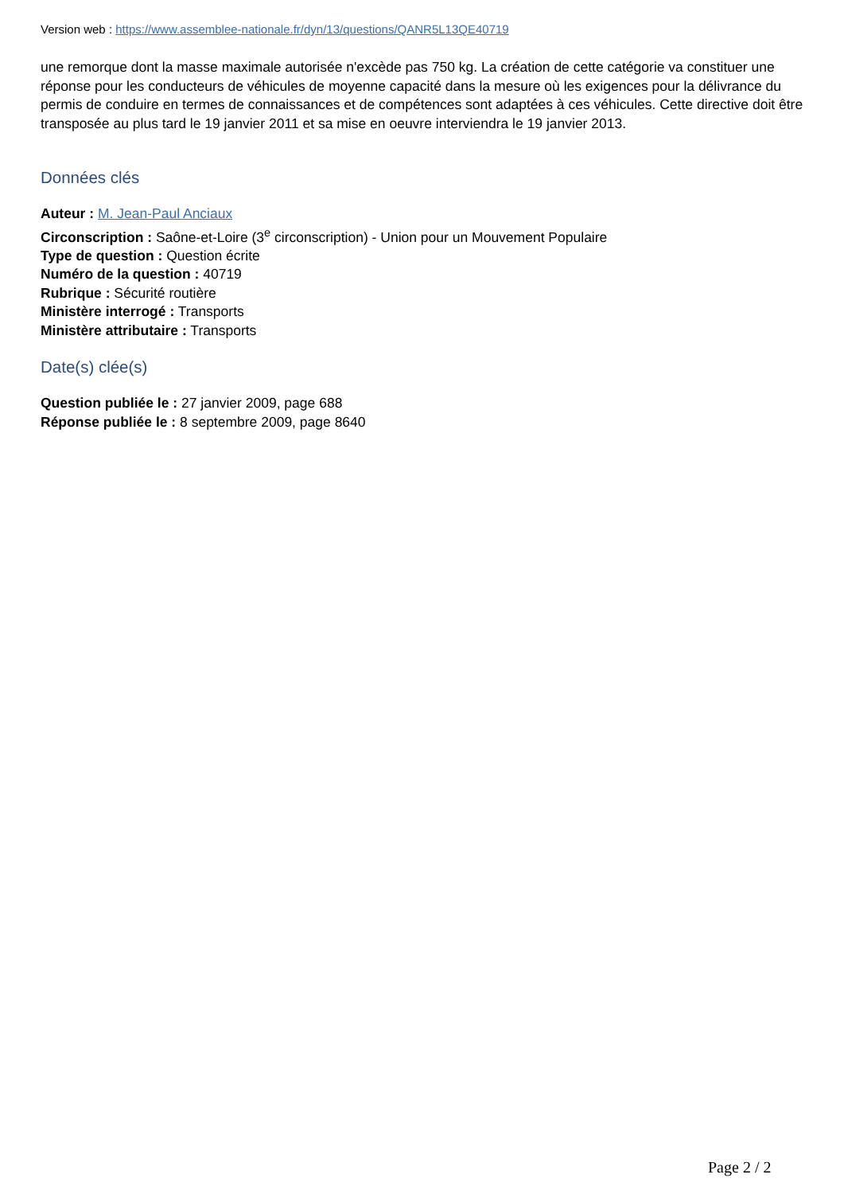Version web : https://www.assemblee-nationale.fr/dyn/13/questions/QANR5L13QE40719
une remorque dont la masse maximale autorisée n'excède pas 750 kg. La création de cette catégorie va constituer une réponse pour les conducteurs de véhicules de moyenne capacité dans la mesure où les exigences pour la délivrance du permis de conduire en termes de connaissances et de compétences sont adaptées à ces véhicules. Cette directive doit être transposée au plus tard le 19 janvier 2011 et sa mise en oeuvre interviendra le 19 janvier 2013.
Données clés
Auteur : M. Jean-Paul Anciaux
Circonscription : Saône-et-Loire (3<sup>e</sup> circonscription) - Union pour un Mouvement Populaire
Type de question : Question écrite
Numéro de la question : 40719
Rubrique : Sécurité routière
Ministère interrogé : Transports
Ministère attributaire : Transports
Date(s) clée(s)
Question publiée le : 27 janvier 2009, page 688
Réponse publiée le : 8 septembre 2009, page 8640
Page 2 / 2